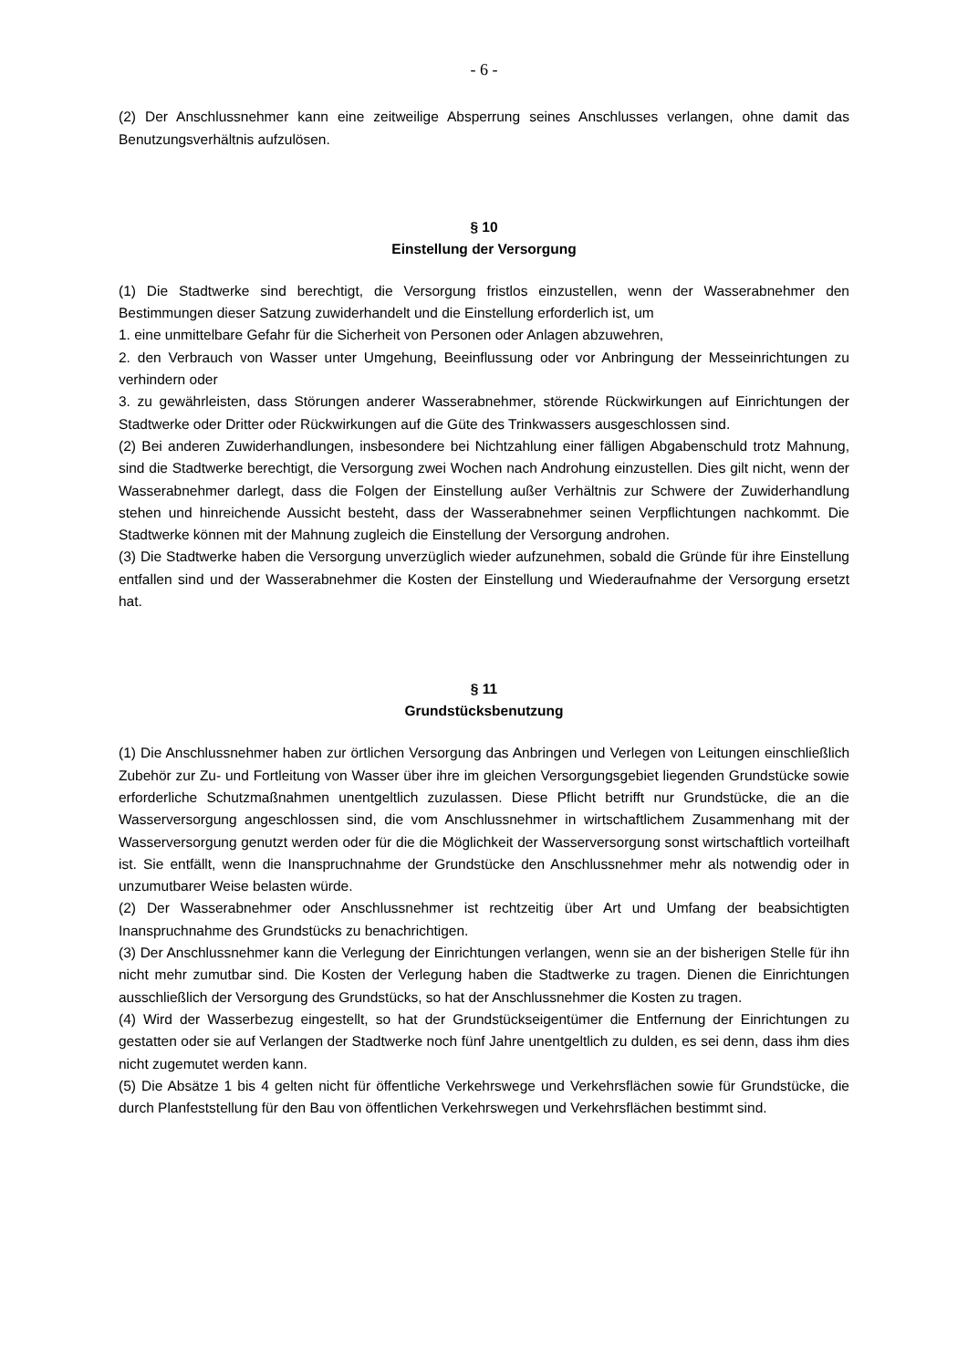- 6 -
(2) Der Anschlussnehmer kann eine zeitweilige Absperrung seines Anschlusses verlangen, ohne damit das Benutzungsverhältnis aufzulösen.
§ 10
Einstellung der Versorgung
(1) Die Stadtwerke sind berechtigt, die Versorgung fristlos einzustellen, wenn der Wasserabnehmer den Bestimmungen dieser Satzung zuwiderhandelt und die Einstellung erforderlich ist, um
1. eine unmittelbare Gefahr für die Sicherheit von Personen oder Anlagen abzuwehren,
2. den Verbrauch von Wasser unter Umgehung, Beeinflussung oder vor Anbringung der Messeinrichtungen zu verhindern oder
3. zu gewährleisten, dass Störungen anderer Wasserabnehmer, störende Rückwirkungen auf Einrichtungen der Stadtwerke oder Dritter oder Rückwirkungen auf die Güte des Trinkwassers ausgeschlossen sind.
(2) Bei anderen Zuwiderhandlungen, insbesondere bei Nichtzahlung einer fälligen Abgabenschuld trotz Mahnung, sind die Stadtwerke berechtigt, die Versorgung zwei Wochen nach Androhung einzustellen. Dies gilt nicht, wenn der Wasserabnehmer darlegt, dass die Folgen der Einstellung außer Verhältnis zur Schwere der Zuwiderhandlung stehen und hinreichende Aussicht besteht, dass der Wasserabnehmer seinen Verpflichtungen nachkommt. Die Stadtwerke können mit der Mahnung zugleich die Einstellung der Versorgung androhen.
(3) Die Stadtwerke haben die Versorgung unverzüglich wieder aufzunehmen, sobald die Gründe für ihre Einstellung entfallen sind und der Wasserabnehmer die Kosten der Einstellung und Wiederaufnahme der Versorgung ersetzt hat.
§ 11
Grundstücksbenutzung
(1) Die Anschlussnehmer haben zur örtlichen Versorgung das Anbringen und Verlegen von Leitungen einschließlich Zubehör zur Zu- und Fortleitung von Wasser über ihre im gleichen Versorgungsgebiet liegenden Grundstücke sowie erforderliche Schutzmaßnahmen unentgeltlich zuzulassen. Diese Pflicht betrifft nur Grundstücke, die an die Wasserversorgung angeschlossen sind, die vom Anschlussnehmer in wirtschaftlichem Zusammenhang mit der Wasserversorgung genutzt werden oder für die die Möglichkeit der Wasserversorgung sonst wirtschaftlich vorteilhaft ist. Sie entfällt, wenn die Inanspruchnahme der Grundstücke den Anschlussnehmer mehr als notwendig oder in unzumutbarer Weise belasten würde.
(2) Der Wasserabnehmer oder Anschlussnehmer ist rechtzeitig über Art und Umfang der beabsichtigten Inanspruchnahme des Grundstücks zu benachrichtigen.
(3) Der Anschlussnehmer kann die Verlegung der Einrichtungen verlangen, wenn sie an der bisherigen Stelle für ihn nicht mehr zumutbar sind. Die Kosten der Verlegung haben die Stadtwerke zu tragen. Dienen die Einrichtungen ausschließlich der Versorgung des Grundstücks, so hat der Anschlussnehmer die Kosten zu tragen.
(4) Wird der Wasserbezug eingestellt, so hat der Grundstückseigentümer die Entfernung der Einrichtungen zu gestatten oder sie auf Verlangen der Stadtwerke noch fünf Jahre unentgeltlich zu dulden, es sei denn, dass ihm dies nicht zugemutet werden kann.
(5) Die Absätze 1 bis 4 gelten nicht für öffentliche Verkehrswege und Verkehrsflächen sowie für Grundstücke, die durch Planfeststellung für den Bau von öffentlichen Verkehrswegen und Verkehrsflächen bestimmt sind.